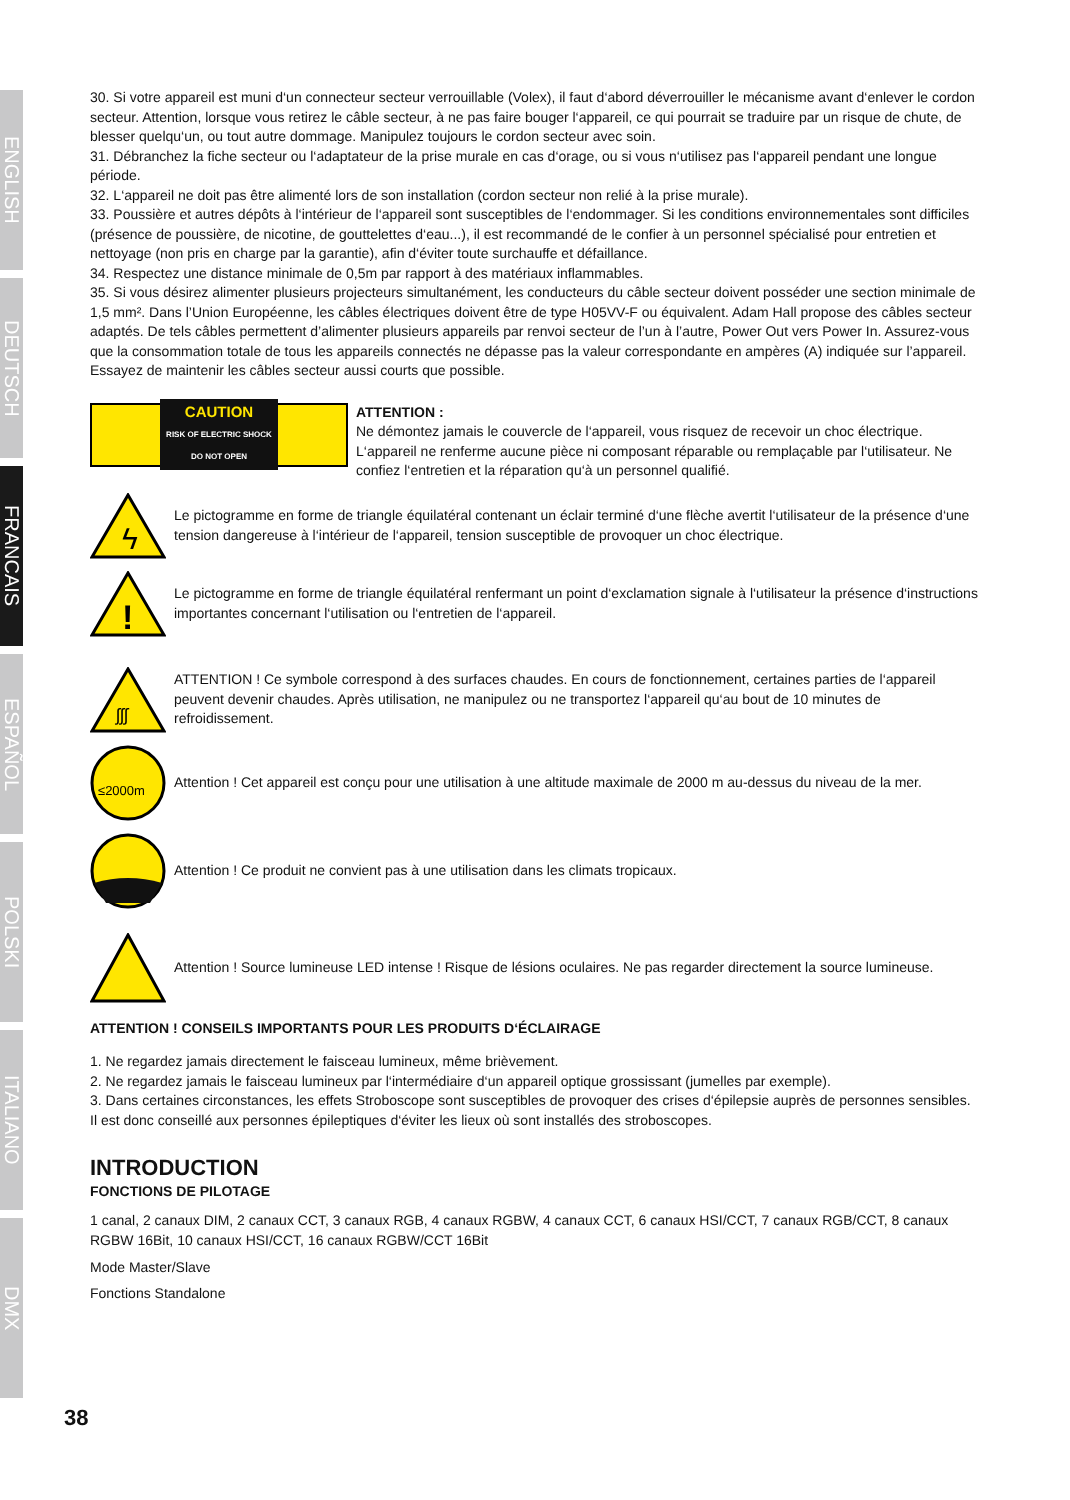ENGLISH
DEUTSCH
FRANCAIS
ESPAÑOL
POLSKI
ITALIANO
DMX
30. Si votre appareil est muni d‘un connecteur secteur verrouillable (Volex), il faut d‘abord déverrouiller le mécanisme avant d‘enlever le cordon secteur. Attention, lorsque vous retirez le câble secteur, à ne pas faire bouger l‘appareil, ce qui pourrait se traduire par un risque de chute, de blesser quelqu‘un, ou tout autre dommage. Manipulez toujours le cordon secteur avec soin.
31. Débranchez la fiche secteur ou l‘adaptateur de la prise murale en cas d‘orage, ou si vous n‘utilisez pas l‘appareil pendant une longue période.
32. L‘appareil ne doit pas être alimenté lors de son installation (cordon secteur non relié à la prise murale).
33. Poussière et autres dépôts à l‘intérieur de l‘appareil sont susceptibles de l‘endommager. Si les conditions environnementales sont difficiles (présence de poussière, de nicotine, de gouttelettes d‘eau...), il est recommandé de le confier à un personnel spécialisé pour entretien et nettoyage (non pris en charge par la garantie), afin d‘éviter toute surchauffe et défaillance.
34. Respectez une distance minimale de 0,5m par rapport à des matériaux inflammables.
35. Si vous désirez alimenter plusieurs projecteurs simultanément, les conducteurs du câble secteur doivent posséder une section minimale de 1,5 mm². Dans l’Union Européenne, les câbles électriques doivent être de type H05VV-F ou équivalent. Adam Hall propose des câbles secteur adaptés. De tels câbles permettent d’alimenter plusieurs appareils par renvoi secteur de l’un à l’autre, Power Out vers Power In. Assurez-vous que la consommation totale de tous les appareils connectés ne dépasse pas la valeur correspondante en ampères (A) indiquée sur l’appareil. Essayez de maintenir les câbles secteur aussi courts que possible.
CAUTION
RISK OF ELECTRIC SHOCK
DO NOT OPEN
ATTENTION :
Ne démontez jamais le couvercle de l‘appareil, vous risquez de recevoir un choc électrique. L‘appareil ne renferme aucune pièce ni composant réparable ou remplaçable par l‘utilisateur. Ne confiez l‘entretien et la réparation qu‘à un personnel qualifié.
ϟ
Le pictogramme en forme de triangle équilatéral contenant un éclair terminé d‘une flèche avertit l‘utilisateur de la présence d‘une tension dangereuse à l‘intérieur de l‘appareil, tension susceptible de provoquer un choc électrique.
!
Le pictogramme en forme de triangle équilatéral renfermant un point d‘exclamation signale à l‘utilisateur la présence d‘instructions importantes concernant l‘utilisation ou l‘entretien de l‘appareil.
ʃʃʃ
ATTENTION ! Ce symbole correspond à des surfaces chaudes. En cours de fonctionnement, certaines parties de l‘appareil peuvent devenir chaudes. Après utilisation, ne manipulez ou ne transportez l‘appareil qu‘au bout de 10 minutes de refroidissement.
≤2000m
Attention ! Cet appareil est conçu pour une utilisation à une altitude maximale de 2000 m au-dessus du niveau de la mer.
Attention ! Ce produit ne convient pas à une utilisation dans les climats tropicaux.
Attention ! Source lumineuse LED intense ! Risque de lésions oculaires. Ne pas regarder directement la source lumineuse.
ATTENTION ! CONSEILS IMPORTANTS POUR LES PRODUITS D‘ÉCLAIRAGE
1. Ne regardez jamais directement le faisceau lumineux, même brièvement.
2. Ne regardez jamais le faisceau lumineux par l‘intermédiaire d‘un appareil optique grossissant (jumelles par exemple).
3. Dans certaines circonstances, les effets Stroboscope sont susceptibles de provoquer des crises d‘épilepsie auprès de personnes sensibles. Il est donc conseillé aux personnes épileptiques d‘éviter les lieux où sont installés des stroboscopes.
INTRODUCTION
FONCTIONS DE PILOTAGE
1 canal, 2 canaux DIM, 2 canaux CCT, 3 canaux RGB, 4 canaux RGBW, 4 canaux CCT, 6 canaux HSI/CCT, 7 canaux RGB/CCT, 8 canaux RGBW 16Bit, 10 canaux HSI/CCT, 16 canaux RGBW/CCT 16Bit
Mode Master/Slave
Fonctions Standalone
38